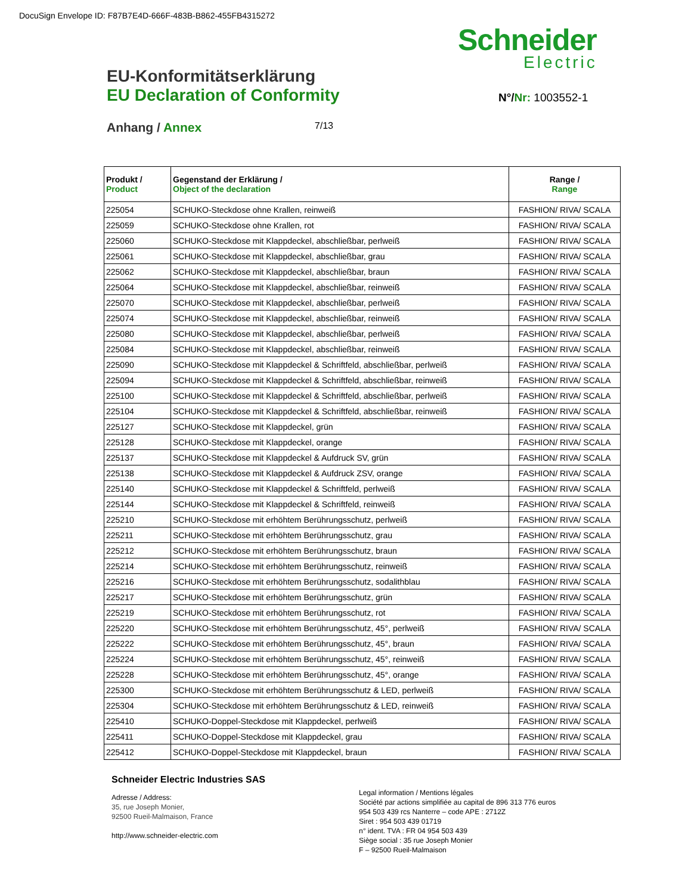DocuSign Envelope ID: F87B7E4D-666F-483B-B862-455FB4315272
Schneider
Electric
EU-Konformitätserklärung
EU Declaration of Conformity
N°/Nr: 1003552-1
Anhang / Annex
7/13
| Produkt / Product | Gegenstand der Erklärung / Object of the declaration | Range / Range |
| --- | --- | --- |
| 225054 | SCHUKO-Steckdose ohne Krallen, reinweiß | FASHION/ RIVA/ SCALA |
| 225059 | SCHUKO-Steckdose ohne Krallen, rot | FASHION/ RIVA/ SCALA |
| 225060 | SCHUKO-Steckdose mit Klappdeckel, abschließbar, perlweiß | FASHION/ RIVA/ SCALA |
| 225061 | SCHUKO-Steckdose mit Klappdeckel, abschließbar, grau | FASHION/ RIVA/ SCALA |
| 225062 | SCHUKO-Steckdose mit Klappdeckel, abschließbar, braun | FASHION/ RIVA/ SCALA |
| 225064 | SCHUKO-Steckdose mit Klappdeckel, abschließbar, reinweiß | FASHION/ RIVA/ SCALA |
| 225070 | SCHUKO-Steckdose mit Klappdeckel, abschließbar, perlweiß | FASHION/ RIVA/ SCALA |
| 225074 | SCHUKO-Steckdose mit Klappdeckel, abschließbar, reinweiß | FASHION/ RIVA/ SCALA |
| 225080 | SCHUKO-Steckdose mit Klappdeckel, abschließbar, perlweiß | FASHION/ RIVA/ SCALA |
| 225084 | SCHUKO-Steckdose mit Klappdeckel, abschließbar, reinweiß | FASHION/ RIVA/ SCALA |
| 225090 | SCHUKO-Steckdose mit Klappdeckel & Schriftfeld, abschließbar, perlweiß | FASHION/ RIVA/ SCALA |
| 225094 | SCHUKO-Steckdose mit Klappdeckel & Schriftfeld, abschließbar, reinweiß | FASHION/ RIVA/ SCALA |
| 225100 | SCHUKO-Steckdose mit Klappdeckel & Schriftfeld, abschließbar, perlweiß | FASHION/ RIVA/ SCALA |
| 225104 | SCHUKO-Steckdose mit Klappdeckel & Schriftfeld, abschließbar, reinweiß | FASHION/ RIVA/ SCALA |
| 225127 | SCHUKO-Steckdose mit Klappdeckel, grün | FASHION/ RIVA/ SCALA |
| 225128 | SCHUKO-Steckdose mit Klappdeckel, orange | FASHION/ RIVA/ SCALA |
| 225137 | SCHUKO-Steckdose mit Klappdeckel & Aufdruck SV, grün | FASHION/ RIVA/ SCALA |
| 225138 | SCHUKO-Steckdose mit Klappdeckel & Aufdruck ZSV, orange | FASHION/ RIVA/ SCALA |
| 225140 | SCHUKO-Steckdose mit Klappdeckel & Schriftfeld, perlweiß | FASHION/ RIVA/ SCALA |
| 225144 | SCHUKO-Steckdose mit Klappdeckel & Schriftfeld, reinweiß | FASHION/ RIVA/ SCALA |
| 225210 | SCHUKO-Steckdose mit erhöhtem Berührungsschutz, perlweiß | FASHION/ RIVA/ SCALA |
| 225211 | SCHUKO-Steckdose mit erhöhtem Berührungsschutz, grau | FASHION/ RIVA/ SCALA |
| 225212 | SCHUKO-Steckdose mit erhöhtem Berührungsschutz, braun | FASHION/ RIVA/ SCALA |
| 225214 | SCHUKO-Steckdose mit erhöhtem Berührungsschutz, reinweiß | FASHION/ RIVA/ SCALA |
| 225216 | SCHUKO-Steckdose mit erhöhtem Berührungsschutz, sodalithblau | FASHION/ RIVA/ SCALA |
| 225217 | SCHUKO-Steckdose mit erhöhtem Berührungsschutz, grün | FASHION/ RIVA/ SCALA |
| 225219 | SCHUKO-Steckdose mit erhöhtem Berührungsschutz, rot | FASHION/ RIVA/ SCALA |
| 225220 | SCHUKO-Steckdose mit erhöhtem Berührungsschutz, 45°, perlweiß | FASHION/ RIVA/ SCALA |
| 225222 | SCHUKO-Steckdose mit erhöhtem Berührungsschutz, 45°, braun | FASHION/ RIVA/ SCALA |
| 225224 | SCHUKO-Steckdose mit erhöhtem Berührungsschutz, 45°, reinweiß | FASHION/ RIVA/ SCALA |
| 225228 | SCHUKO-Steckdose mit erhöhtem Berührungsschutz, 45°, orange | FASHION/ RIVA/ SCALA |
| 225300 | SCHUKO-Steckdose mit erhöhtem Berührungsschutz & LED, perlweiß | FASHION/ RIVA/ SCALA |
| 225304 | SCHUKO-Steckdose mit erhöhtem Berührungsschutz & LED, reinweiß | FASHION/ RIVA/ SCALA |
| 225410 | SCHUKO-Doppel-Steckdose mit Klappdeckel, perlweiß | FASHION/ RIVA/ SCALA |
| 225411 | SCHUKO-Doppel-Steckdose mit Klappdeckel, grau | FASHION/ RIVA/ SCALA |
| 225412 | SCHUKO-Doppel-Steckdose mit Klappdeckel, braun | FASHION/ RIVA/ SCALA |
Schneider Electric Industries SAS
Adresse / Address:
35, rue Joseph Monier,
92500 Rueil-Malmaison, France
http://www.schneider-electric.com
Legal information / Mentions légales
Société par actions simplifiée au capital de 896 313 776 euros
954 503 439 rcs Nanterre – code APE : 2712Z
Siret : 954 503 439 01719
n° ident. TVA : FR 04 954 503 439
Siège social : 35 rue Joseph Monier
F – 92500 Rueil-Malmaison